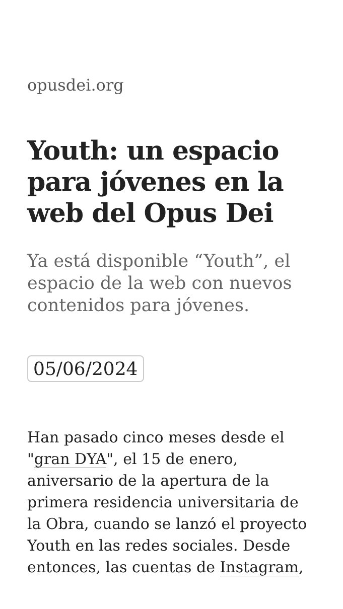opusdei.org
Youth: un espacio para jóvenes en la web del Opus Dei
Ya está disponible “Youth”, el espacio de la web con nuevos contenidos para jóvenes.
05/06/2024
Han pasado cinco meses desde el "gran DYA", el 15 de enero, aniversario de la apertura de la primera residencia universitaria de la Obra, cuando se lanzó el proyecto Youth en las redes sociales. Desde entonces, las cuentas de Instagram,